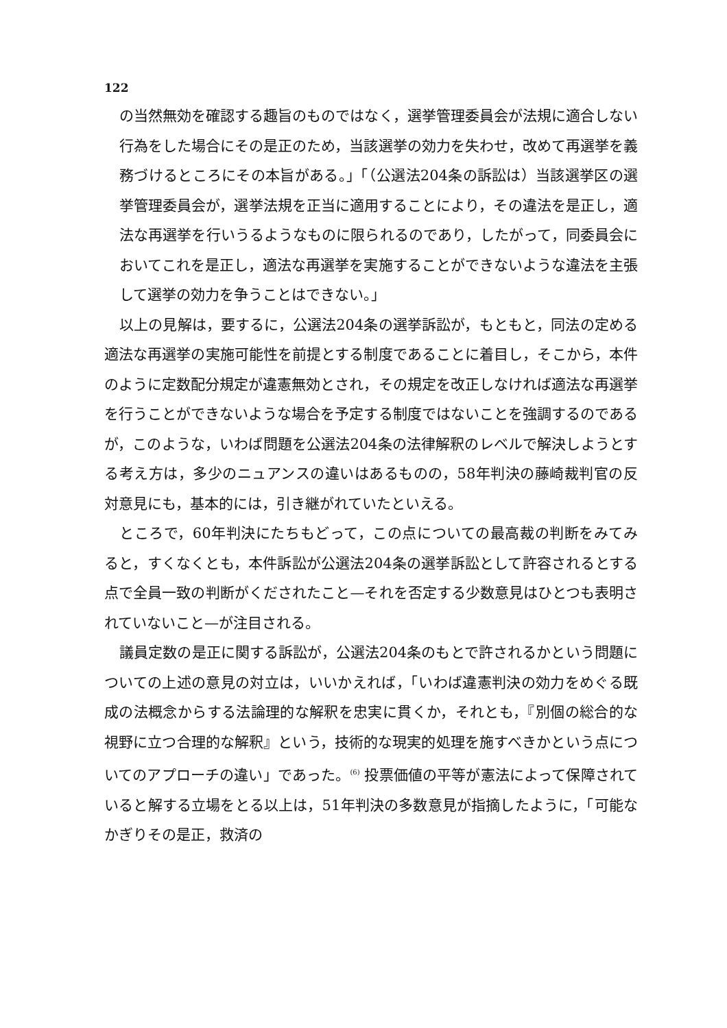122
の当然無効を確認する趣旨のものではなく，選挙管理委員会が法規に適合しない行為をした場合にその是正のため，当該選挙の効力を失わせ，改めて再選挙を義務づけるところにその本旨がある。」「（公選法204条の訴訟は）当該選挙区の選挙管理委員会が，選挙法規を正当に適用することにより，その違法を是正し，適法な再選挙を行いうるようなものに限られるのであり，したがって，同委員会においてこれを是正し，適法な再選挙を実施することができないような違法を主張して選挙の効力を争うことはできない。」
以上の見解は，要するに，公選法204条の選挙訴訟が，もともと，同法の定める適法な再選挙の実施可能性を前提とする制度であることに着目し，そこから，本件のように定数配分規定が違憲無効とされ，その規定を改正しなければ適法な再選挙を行うことができないような場合を予定する制度ではないことを強調するのであるが，このような，いわば問題を公選法204条の法律解釈のレベルで解決しようとする考え方は，多少のニュアンスの違いはあるものの，58年判決の藤崎裁判官の反対意見にも，基本的には，引き継がれていたといえる。
ところで，60年判決にたちもどって，この点についての最高裁の判断をみてみると，すくなくとも，本件訴訟が公選法204条の選挙訴訟として許容されるとする点で全員一致の判断がくだされたこと—それを否定する少数意見はひとつも表明されていないこと—が注目される。
議員定数の是正に関する訴訟が，公選法204条のもとで許されるかという問題についての上述の意見の対立は，いいかえれば，「いわば違憲判決の効力をめぐる既成の法概念からする法論理的な解釈を忠実に貫くか，それとも，『別個の総合的な視野に立つ合理的な解釈』という，技術的な現実的処理を施すべきかという点についてのアプローチの違い」であった。<sup>(6)</sup> 投票価値の平等が憲法によって保障されていると解する立場をとる以上は，51年判決の多数意見が指摘したように，「可能なかぎりその是正，救済の